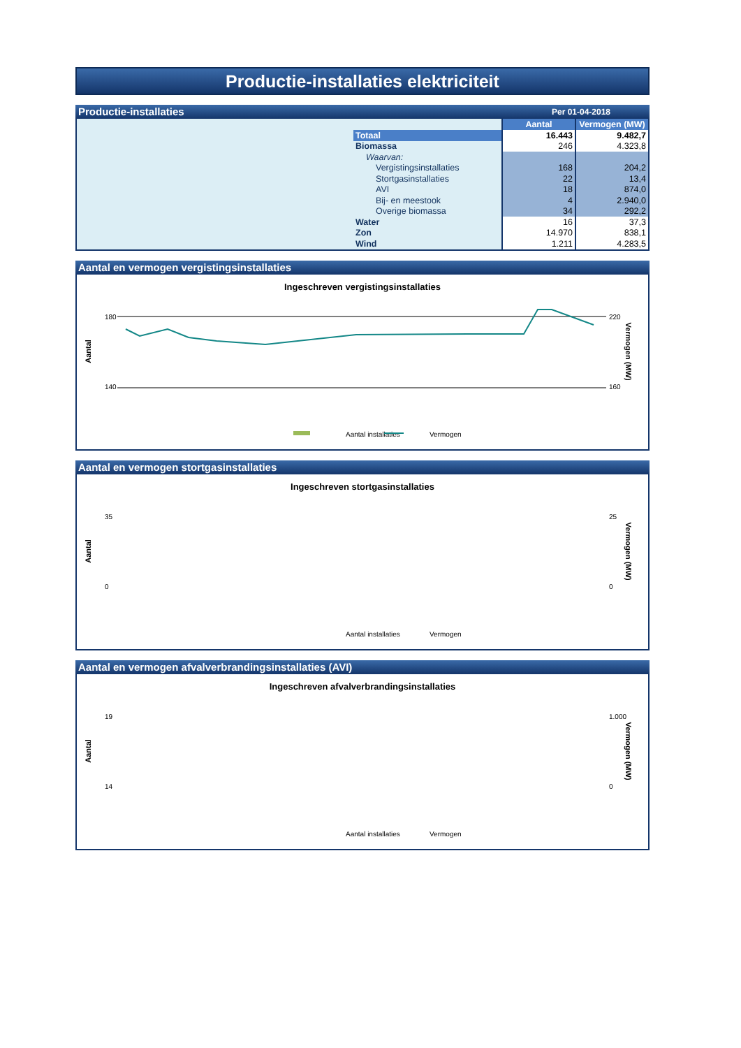Productie-installaties elektriciteit
Productie-installaties Per 01-04-2018
| | | Aantal | Vermogen (MW) |
| | Totaal | 16.443 | 9.482,7 |
| | Biomassa | 246 | 4.323,8 |
| | Waarvan: | | |
| | Vergistingsinstallaties | 168 | 204,2 |
| | Stortgasinstallaties | 22 | 13,4 |
| | AVI | 18 | 874,0 |
| | Bij- en meestook | 4 | 2.940,0 |
| | Overige biomassa | 34 | 292,2 |
| | Water | 16 | 37,3 |
| | Zon | 14.970 | 838,1 |
| | Wind | 1.211 | 4.283,5 |
Aantal en vermogen vergistingsinstallaties
Ingeschreven vergistingsinstallaties
Aantal
180
140
220
160
Vermogen (MW)
Aantal installaties
Vermogen
Aantal en vermogen stortgasinstallaties
Ingeschreven stortgasinstallaties
35
0
25
0
Aantal
Vermogen (MW)
Aantal installaties
Vermogen
Aantal en vermogen afvalverbrandingsinstallaties (AVI)
Ingeschreven afvalverbrandingsinstallaties
19
14
1.000
0
Aantal
Vermogen (MW)
Aantal installaties
Vermogen